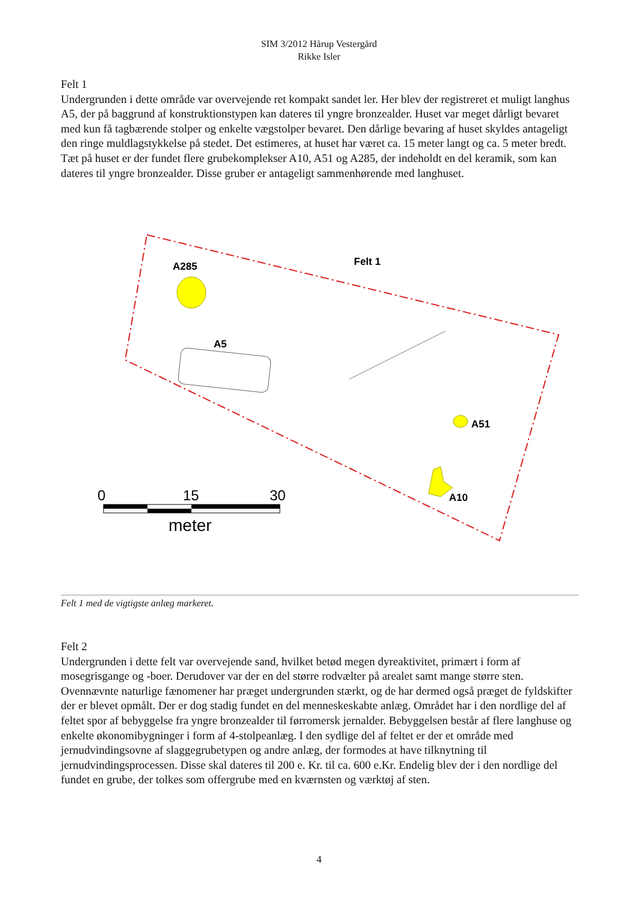SIM 3/2012 Hårup Vestergård
Rikke Isler
Felt 1
Undergrunden i dette område var overvejende ret kompakt sandet ler. Her blev der registreret et muligt langhus A5, der på baggrund af konstruktionstypen kan dateres til yngre bronzealder. Huset var meget dårligt bevaret med kun få tagbærende stolper og enkelte vægstolper bevaret. Den dårlige bevaring af huset skyldes antageligt den ringe muldlagstykkelse på stedet. Det estimeres, at huset har været ca. 15 meter langt og ca. 5 meter bredt. Tæt på huset er der fundet flere grubekomplekser A10, A51 og A285, der indeholdt en del keramik, som kan dateres til yngre bronzealder. Disse gruber er antageligt sammenhørende med langhuset.
A285
Felt 1
A5
A51
A10
0
15
30
meter
Felt 1 med de vigtigste anlæg markeret.
Felt 2
Undergrunden i dette felt var overvejende sand, hvilket betød megen dyreaktivitet, primært i form af mosegrisgange og -boer. Derudover var der en del større rodvælter på arealet samt mange større sten. Ovennævnte naturlige fænomener har præget undergrunden stærkt, og de har dermed også præget de fyldskifter der er blevet opmålt. Der er dog stadig fundet en del menneskeskabte anlæg. Området har i den nordlige del af feltet spor af bebyggelse fra yngre bronzealder til førromersk jernalder. Bebyggelsen består af flere langhuse og enkelte økonomibygninger i form af 4-stolpeanlæg. I den sydlige del af feltet er der et område med jernudvindingsovne af slaggegrubetypen og andre anlæg, der formodes at have tilknytning til jernudvindingsprocessen. Disse skal dateres til 200 e. Kr. til ca. 600 e.Kr. Endelig blev der i den nordlige del fundet en grube, der tolkes som offergrube med en kværnsten og værktøj af sten.
4